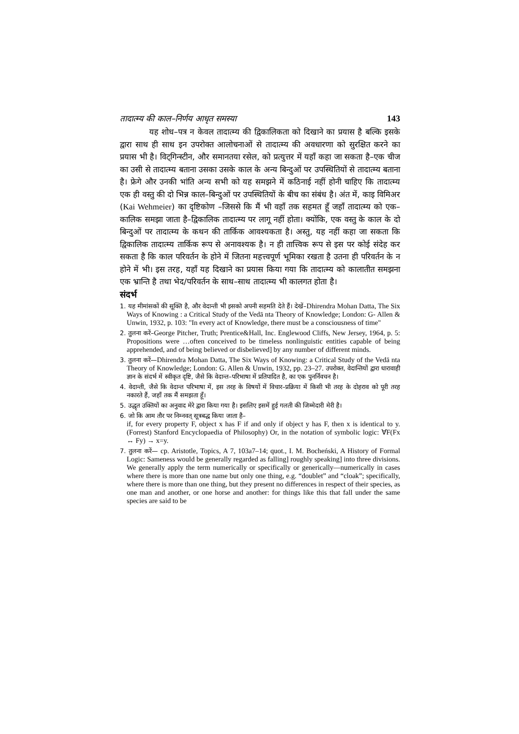तादात्म्य की काल–निर्णय आधृत समस्या 143
यह शोध–पत्र न केवल तादात्म्य की द्विकालिकता को दिखाने का प्रयास है बल्कि इसके द्वारा साथ ही साथ इन उपरोक्त आलोचनाओं से तादात्म्य की अवधारणा को सुरक्षित करने का प्रयास भी है। विट्गिन्स्टीन, और समानतया रसेल, को प्रत्युत्तर में यहाँ कहा जा सकता है–एक चीज का उसी से तादात्म्य बताना उसका उसके काल के अन्य बिन्दुओं पर उपस्थितियों से तादात्म्य बताना है। फ्रेगे और उनकी भांति अन्य सभी को यह समझने में कठिनाई नहीं होनी चाहिए कि तादात्म्य एक ही वस्तु की दो भिन्न काल–बिन्दुओं पर उपस्थितियों के बीच का संबंध है। अंत में, काइ विमिअर (Kai Wehmeier) का दृष्टिकोण –जिससे कि मैं भी वहाँ तक सहमत हूँ जहाँ तादात्म्य को एक–कालिक समझा जाता है–द्विकालिक तादात्म्य पर लागू नहीं होता। क्योंकि, एक वस्तु के काल के दो बिन्दुओं पर तादात्म्य के कथन की तार्किक आवश्यकता है। अस्तु, यह नहीं कहा जा सकता कि द्विकालिक तादात्म्य तार्किक रूप से अनावश्यक है। न ही तात्त्विक रूप से इस पर कोई संदेह कर सकता है कि काल परिवर्तन के होने में जितना महत्त्वपूर्ण भूमिका रखता है उतना ही परिवर्तन के न होने में भी। इस तरह, यहाँ यह दिखाने का प्रयास किया गया कि तादात्म्य को कालातीत समझना एक भ्रान्ति है तथा भेद/परिवर्तन के साथ–साथ तादात्म्य भी कालगत होता है।
संदर्भ
1. यह मीमांसकों की सूक्ति है, और वेदान्ती भी इसको अपनी सहमति देते हैं। देखें–Dhirendra Mohan Datta, The Six Ways of Knowing : a Critical Study of the Vedā nta Theory of Knowledge; London: G- Allen & Unwin, 1932, p. 103: "In every act of Knowledge, there must be a consciousness of time"
2. तुलना करें–George Pitcher, Truth; Prentice&Hall, Inc. Englewood Cliffs, New Jersey, 1964, p. 5: Propositions were …often conceived to be timeless nonlinguistic entities capable of being apprehended, and of being believed or disbelieved] by any number of different minds.
3. तुलना करें—Dhirendra Mohan Datta, The Six Ways of Knowing: a Critical Study of the Vedā nta Theory of Knowledge; London: G. Allen & Unwin, 1932, pp. 23–27. उपरोक्त, वेदान्तियों द्वारा धारावाही ज्ञान के संदर्भ में स्वीकृत दृष्टि, जैसे कि वेदान्त–परिभाषा में प्रतिपादित है, का एक पुनर्निवचन है।
4. वेदान्ती, जैसे कि वेदान्त परिभाषा में, इस तरह के विषयों में विचार–प्रक्रिया में किसी भी तरह के दोहराव को पूरी तरह नकारते हैं, जहाँ तक मैं समझता हूँ।
5. उद्धृत उक्तियों का अनुवाद मेरे द्वारा किया गया है। इसलिए इसमें हुई गलती की जिम्मेदारी मेरी है।
6. जो कि आम तौर पर निम्नवत् सूत्रबद्ध किया जाता है–
if, for every property F, object x has F if and only if object y has F, then x is identical to y. (Forrest) Stanford Encyclopaedia of Philosophy) Or, in the notation of symbolic logic: ∀F(Fx ↔ Fy) → x=y.
7. तुलना करें— cp. Aristotle, Topics, A 7, 103a7–14; quot., I. M. Bocheński, A History of Formal Logic: Sameness would be generally regarded as falling] roughly speaking] into three divisions. We generally apply the term numerically or specifically or generically—numerically in cases where there is more than one name but only one thing, e.g. “doublet” and “cloak”; specifically, where there is more than one thing, but they present no differences in respect of their species, as one man and another, or one horse and another: for things like this that fall under the same species are said to be